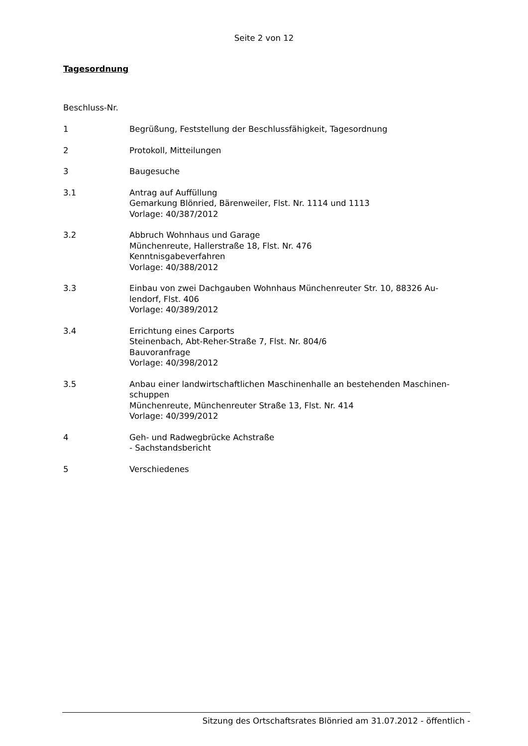Seite 2 von 12
Tagesordnung
Beschluss-Nr.
1 Begrüßung, Feststellung der Beschlussfähigkeit, Tagesordnung
2 Protokoll, Mitteilungen
3 Baugesuche
3.1 Antrag auf Auffüllung
Gemarkung Blönried, Bärenweiler, Flst. Nr. 1114 und 1113
Vorlage: 40/387/2012
3.2 Abbruch Wohnhaus und Garage
Münchenreute, Hallerstraße 18, Flst. Nr. 476
Kenntnisgabeverfahren
Vorlage: 40/388/2012
3.3 Einbau von zwei Dachgauben Wohnhaus Münchenreuter Str. 10, 88326 Au-
lendorf, Flst. 406
Vorlage: 40/389/2012
3.4 Errichtung eines Carports
Steinenbach, Abt-Reher-Straße 7, Flst. Nr. 804/6
Bauvoranfrage
Vorlage: 40/398/2012
3.5 Anbau einer landwirtschaftlichen Maschinenhalle an bestehenden Maschinen-
schuppen
Münchenreute, Münchenreuter Straße 13, Flst. Nr. 414
Vorlage: 40/399/2012
4 Geh- und Radwegbrücke Achstraße
- Sachstandsbericht
5 Verschiedenes
Sitzung des Ortschaftsrates Blönried am 31.07.2012 - öffentlich -